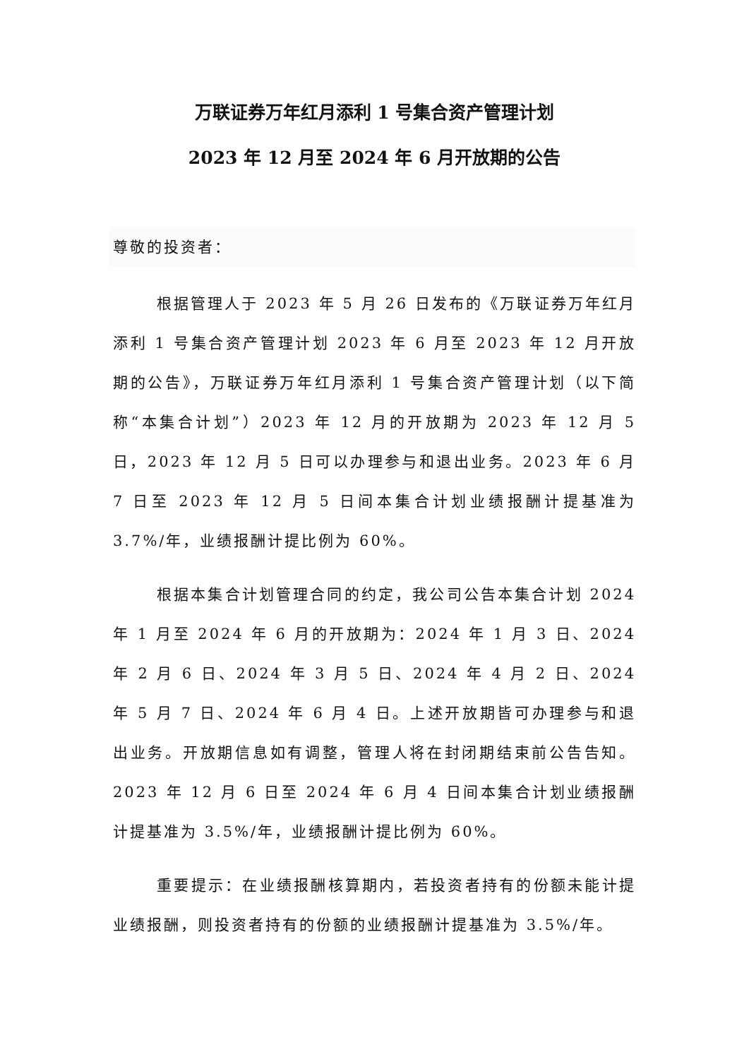万联证券万年红月添利 1 号集合资产管理计划
2023 年 12 月至 2024 年 6 月开放期的公告
尊敬的投资者：
根据管理人于 2023 年 5 月 26 日发布的《万联证券万年红月添利 1 号集合资产管理计划 2023 年 6 月至 2023 年 12 月开放期的公告》，万联证券万年红月添利 1 号集合资产管理计划（以下简称“本集合计划”）2023 年 12 月的开放期为 2023 年 12 月 5 日，2023 年 12 月 5 日可以办理参与和退出业务。2023 年 6 月 7 日至 2023 年 12 月 5 日间本集合计划业绩报酬计提基准为 3.7%/年，业绩报酬计提比例为 60%。
根据本集合计划管理合同的约定，我公司公告本集合计划 2024 年 1 月至 2024 年 6 月的开放期为：2024 年 1 月 3 日、2024 年 2 月 6 日、2024 年 3 月 5 日、2024 年 4 月 2 日、2024 年 5 月 7 日、2024 年 6 月 4 日。上述开放期皆可办理参与和退出业务。开放期信息如有调整，管理人将在封闭期结束前公告告知。2023 年 12 月 6 日至 2024 年 6 月 4 日间本集合计划业绩报酬计提基准为 3.5%/年，业绩报酬计提比例为 60%。
重要提示：在业绩报酬核算期内，若投资者持有的份额未能计提业绩报酬，则投资者持有的份额的业绩报酬计提基准为 3.5%/年。